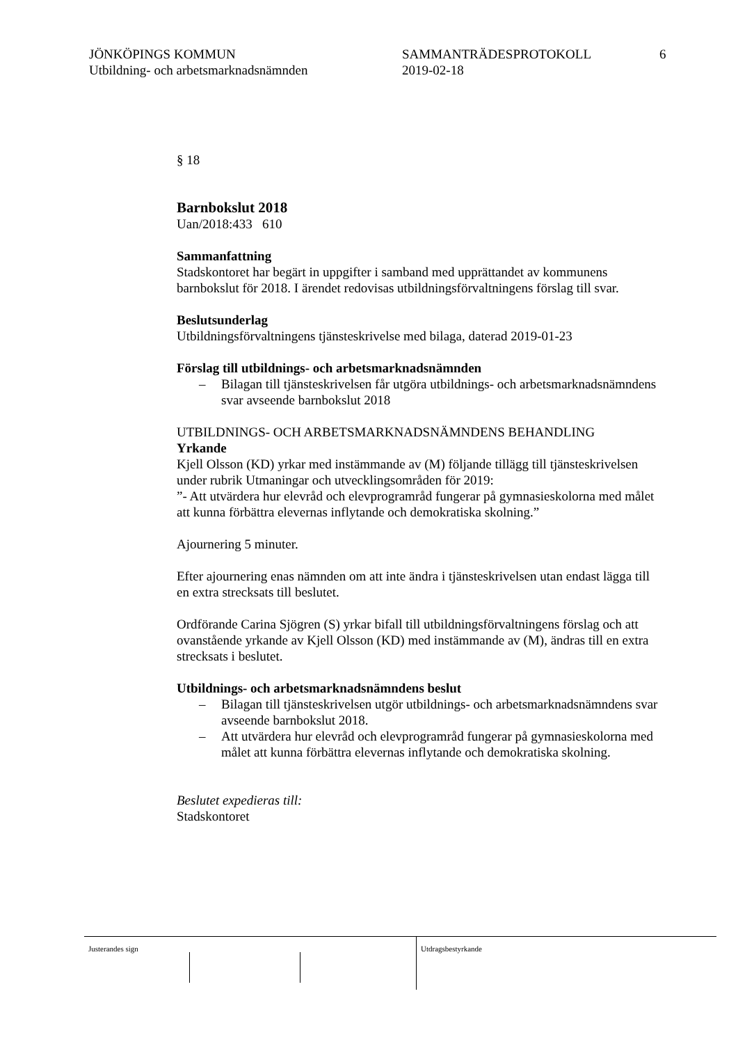JÖNKÖPINGS KOMMUN
Utbildning- och arbetsmarknadsnämnden
SAMMANTRÄDESPROTOKOLL
2019-02-18
6
§ 18
Barnbokslut 2018
Uan/2018:433 610
Sammanfattning
Stadskontoret har begärt in uppgifter i samband med upprättandet av kommunens barnbokslut för 2018. I ärendet redovisas utbildningsförvaltningens förslag till svar.
Beslutsunderlag
Utbildningsförvaltningens tjänsteskrivelse med bilaga, daterad 2019-01-23
Förslag till utbildnings- och arbetsmarknadsnämnden
– Bilagan till tjänsteskrivelsen får utgöra utbildnings- och arbetsmarknadsnämndens svar avseende barnbokslut 2018
UTBILDNINGS- OCH ARBETSMARKNADSNÄMNDENS BEHANDLING
Yrkande
Kjell Olsson (KD) yrkar med instämmande av (M) följande tillägg till tjänsteskrivelsen under rubrik Utmaningar och utvecklingsområden för 2019:
”- Att utvärdera hur elevråd och elevprogramråd fungerar på gymnasieskolorna med målet att kunna förbättra elevernas inflytande och demokratiska skolning.”
Ajournering 5 minuter.
Efter ajournering enas nämnden om att inte ändra i tjänsteskrivelsen utan endast lägga till en extra strecksats till beslutet.
Ordförande Carina Sjögren (S) yrkar bifall till utbildningsförvaltningens förslag och att ovanstående yrkande av Kjell Olsson (KD) med instämmande av (M), ändras till en extra strecksats i beslutet.
Utbildnings- och arbetsmarknadsnämndens beslut
– Bilagan till tjänsteskrivelsen utgör utbildnings- och arbetsmarknadsnämndens svar avseende barnbokslut 2018.
– Att utvärdera hur elevråd och elevprogramråd fungerar på gymnasieskolorna med målet att kunna förbättra elevernas inflytande och demokratiska skolning.
Beslutet expedieras till:
Stadskontoret
Justerandes sign Utdragsbestyrkande